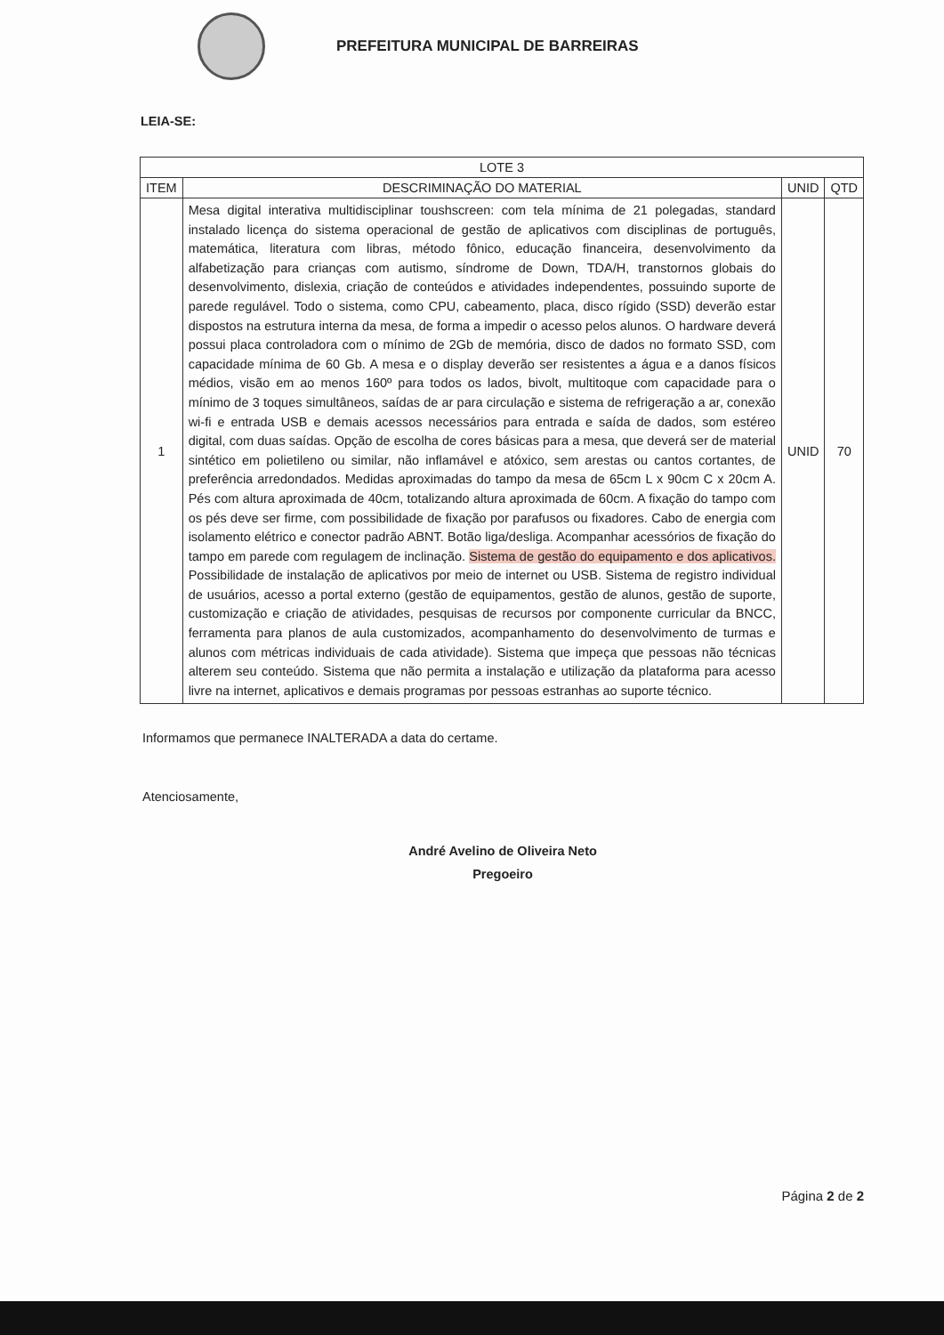PREFEITURA MUNICIPAL DE BARREIRAS
LEIA-SE:
| LOTE 3 | | | |
| --- | --- | --- | --- |
| ITEM | DESCRIMINAÇÃO DO MATERIAL | UNID | QTD |
| 1 | Mesa digital interativa multidisciplinar toushscreen: com tela mínima de 21 polegadas, standard instalado licença do sistema operacional de gestão de aplicativos com disciplinas de português, matemática, literatura com libras, método fônico, educação financeira, desenvolvimento da alfabetização para crianças com autismo, síndrome de Down, TDA/H, transtornos globais do desenvolvimento, dislexia, criação de conteúdos e atividades independentes, possuindo suporte de parede regulável. Todo o sistema, como CPU, cabeamento, placa, disco rígido (SSD) deverão estar dispostos na estrutura interna da mesa, de forma a impedir o acesso pelos alunos. O hardware deverá possui placa controladora com o mínimo de 2Gb de memória, disco de dados no formato SSD, com capacidade mínima de 60 Gb. A mesa e o display deverão ser resistentes a água e a danos físicos médios, visão em ao menos 160º para todos os lados, bivolt, multitoque com capacidade para o mínimo de 3 toques simultâneos, saídas de ar para circulação e sistema de refrigeração a ar, conexão wi-fi e entrada USB e demais acessos necessários para entrada e saída de dados, som estéreo digital, com duas saídas. Opção de escolha de cores básicas para a mesa, que deverá ser de material sintético em polietileno ou similar, não inflamável e atóxico, sem arestas ou cantos cortantes, de preferência arredondados. Medidas aproximadas do tampo da mesa de 65cm L x 90cm C x 20cm A. Pés com altura aproximada de 40cm, totalizando altura aproximada de 60cm. A fixação do tampo com os pés deve ser firme, com possibilidade de fixação por parafusos ou fixadores. Cabo de energia com isolamento elétrico e conector padrão ABNT. Botão liga/desliga. Acompanhar acessórios de fixação do tampo em parede com regulagem de inclinação. Sistema de gestão do equipamento e dos aplicativos. Possibilidade de instalação de aplicativos por meio de internet ou USB. Sistema de registro individual de usuários, acesso a portal externo (gestão de equipamentos, gestão de alunos, gestão de suporte, customização e criação de atividades, pesquisas de recursos por componente curricular da BNCC, ferramenta para planos de aula customizados, acompanhamento do desenvolvimento de turmas e alunos com métricas individuais de cada atividade). Sistema que impeça que pessoas não técnicas alterem seu conteúdo. Sistema que não permita a instalação e utilização da plataforma para acesso livre na internet, aplicativos e demais programas por pessoas estranhas ao suporte técnico. | UNID | 70 |
Informamos que permanece INALTERADA a data do certame.
Atenciosamente,
André Avelino de Oliveira Neto
Pregoeiro
Página 2 de 2